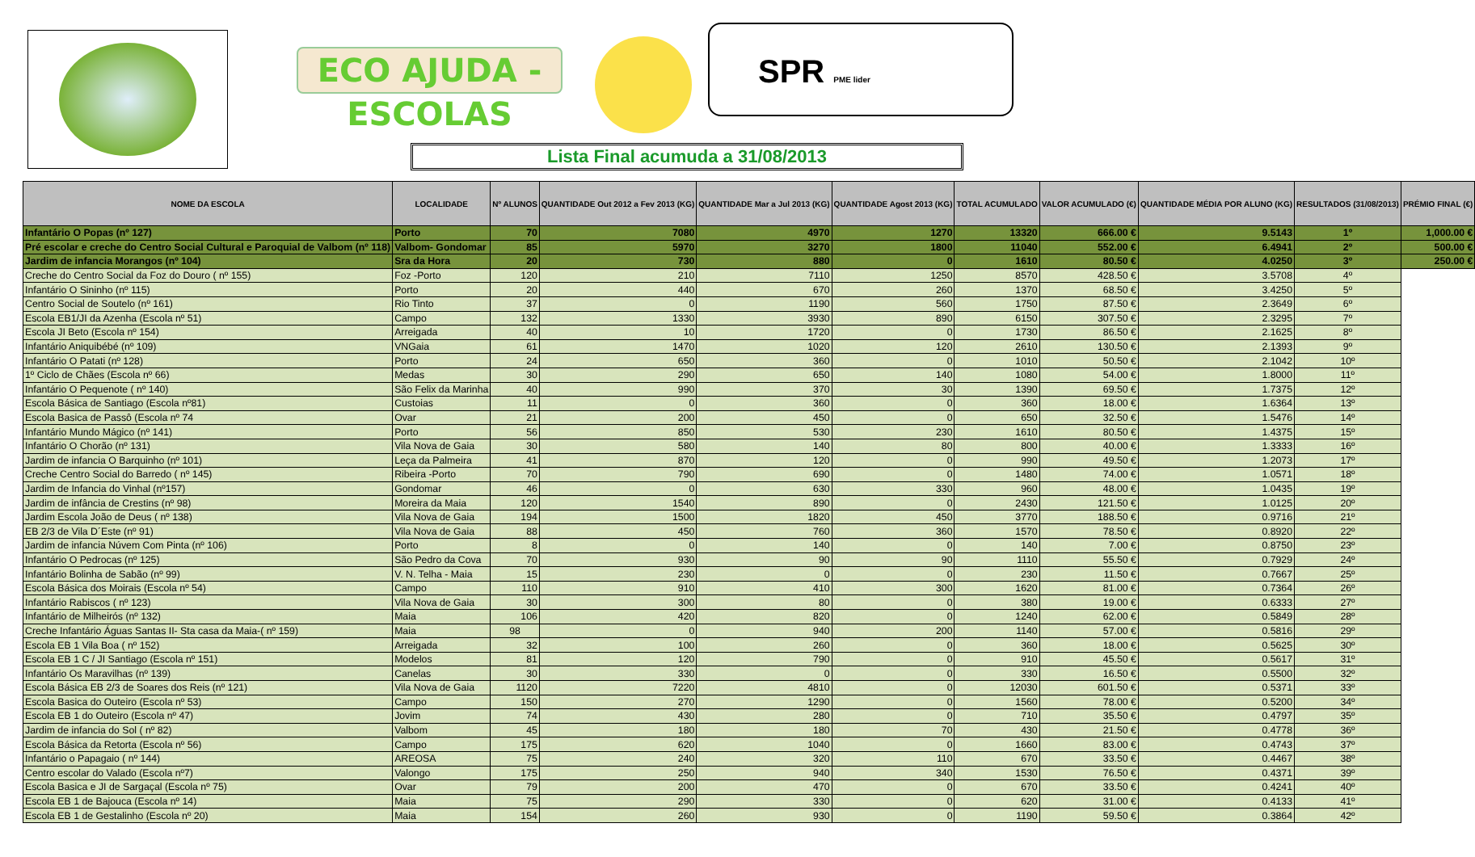ECO AJUDA - ESCOLAS
SPR PME lider
Lista Final acumuda a 31/08/2013
| NOME DA ESCOLA | LOCALIDADE | Nº ALUNOS | QUANTIDADE Out 2012 a Fev 2013 (KG) | QUANTIDADE Mar a Jul 2013 (KG) | QUANTIDADE Agost 2013 (KG) | TOTAL ACUMULADO | VALOR ACUMULADO (€) | QUANTIDADE MÉDIA POR ALUNO (KG) | RESULTADOS (31/08/2013) | PRÉMIO FINAL (€) |
| --- | --- | --- | --- | --- | --- | --- | --- | --- | --- | --- |
| Infantário O Popas (nº 127) | Porto | 70 | 7080 | 4970 | 1270 | 13320 | 666.00 € | 9.5143 | 1º | 1,000.00 € |
| Pré escolar e creche do Centro Social Cultural e Paroquial de Valbom (nº 118) | Valbom- Gondomar | 85 | 5970 | 3270 | 1800 | 11040 | 552.00 € | 6.4941 | 2º | 500.00 € |
| Jardim de infancia Morangos (nº 104) | Sra da Hora | 20 | 730 | 880 | 0 | 1610 | 80.50 € | 4.0250 | 3º | 250.00 € |
| Creche do Centro Social da Foz do Douro ( nº 155) | Foz -Porto | 120 | 210 | 7110 | 1250 | 8570 | 428.50 € | 3.5708 | 4º | |
| Infantário O Sininho (nº 115) | Porto | 20 | 440 | 670 | 260 | 1370 | 68.50 € | 3.4250 | 5º | |
| Centro Social de Soutelo (nº 161) | Rio Tinto | 37 | 0 | 1190 | 560 | 1750 | 87.50 € | 2.3649 | 6º | |
| Escola EB1/JI da Azenha (Escola nº 51) | Campo | 132 | 1330 | 3930 | 890 | 6150 | 307.50 € | 2.3295 | 7º | |
| Escola JI Beto (Escola nº 154) | Arreigada | 40 | 10 | 1720 | 0 | 1730 | 86.50 € | 2.1625 | 8º | |
| Infantário Aniquibébé (nº 109) | VNGaia | 61 | 1470 | 1020 | 120 | 2610 | 130.50 € | 2.1393 | 9º | |
| Infantário O Patati (nº 128) | Porto | 24 | 650 | 360 | 0 | 1010 | 50.50 € | 2.1042 | 10º | |
| 1º Ciclo de Chães (Escola nº 66) | Medas | 30 | 290 | 650 | 140 | 1080 | 54.00 € | 1.8000 | 11º | |
| Infantário O Pequenote ( nº 140) | São Felix da Marinha | 40 | 990 | 370 | 30 | 1390 | 69.50 € | 1.7375 | 12º | |
| Escola Básica de Santiago (Escola nº81) | Custoias | 11 | 0 | 360 | 0 | 360 | 18.00 € | 1.6364 | 13º | |
| Escola Basica de Passô (Escola nº 74 | Ovar | 21 | 200 | 450 | 0 | 650 | 32.50 € | 1.5476 | 14º | |
| Infantário Mundo Mágico (nº 141) | Porto | 56 | 850 | 530 | 230 | 1610 | 80.50 € | 1.4375 | 15º | |
| Infantário O Chorão (nº 131) | Vila Nova de Gaia | 30 | 580 | 140 | 80 | 800 | 40.00 € | 1.3333 | 16º | |
| Jardim de infancia O Barquinho (nº 101) | Leça da Palmeira | 41 | 870 | 120 | 0 | 990 | 49.50 € | 1.2073 | 17º | |
| Creche Centro Social do Barredo ( nº 145) | Ribeira -Porto | 70 | 790 | 690 | 0 | 1480 | 74.00 € | 1.0571 | 18º | |
| Jardim de Infancia do Vinhal (nº157) | Gondomar | 46 | 0 | 630 | 330 | 960 | 48.00 € | 1.0435 | 19º | |
| Jardim de infância de Crestins (nº 98) | Moreira da Maia | 120 | 1540 | 890 | 0 | 2430 | 121.50 € | 1.0125 | 20º | |
| Jardim Escola João de Deus ( nº 138) | Vila Nova de Gaia | 194 | 1500 | 1820 | 450 | 3770 | 188.50 € | 0.9716 | 21º | |
| EB 2/3 de Vila D´Este (nº 91) | Vila Nova de Gaia | 88 | 450 | 760 | 360 | 1570 | 78.50 € | 0.8920 | 22º | |
| Jardim de infancia Núvem Com Pinta (nº 106) | Porto | 8 | 0 | 140 | 0 | 140 | 7.00 € | 0.8750 | 23º | |
| Infantário O Pedrocas (nº 125) | São Pedro da Cova | 70 | 930 | 90 | 90 | 1110 | 55.50 € | 0.7929 | 24º | |
| Infantário Bolinha de Sabão (nº 99) | V. N. Telha - Maia | 15 | 230 | 0 | 0 | 230 | 11.50 € | 0.7667 | 25º | |
| Escola Básica dos Moirais (Escola nº 54) | Campo | 110 | 910 | 410 | 300 | 1620 | 81.00 € | 0.7364 | 26º | |
| Infantário Rabiscos ( nº 123) | Vila Nova de Gaia | 30 | 300 | 80 | 0 | 380 | 19.00 € | 0.6333 | 27º | |
| Infantário de Milheirós (nº 132) | Maia | 106 | 420 | 820 | 0 | 1240 | 62.00 € | 0.5849 | 28º | |
| Creche Infantário Águas Santas II- Sta casa da Maia-( nº 159) | Maia | 98 | 0 | 940 | 200 | 1140 | 57.00 € | 0.5816 | 29º | |
| Escola EB 1 Vila Boa ( nº 152) | Arreigada | 32 | 100 | 260 | 0 | 360 | 18.00 € | 0.5625 | 30º | |
| Escola EB 1 C / JI Santiago (Escola nº 151) | Modelos | 81 | 120 | 790 | 0 | 910 | 45.50 € | 0.5617 | 31º | |
| Infantário Os Maravilhas (nº 139) | Canelas | 30 | 330 | 0 | 0 | 330 | 16.50 € | 0.5500 | 32º | |
| Escola Básica EB 2/3 de Soares dos Reis (nº 121) | Vila Nova de Gaia | 1120 | 7220 | 4810 | 0 | 12030 | 601.50 € | 0.5371 | 33º | |
| Escola Basica do Outeiro (Escola nº 53) | Campo | 150 | 270 | 1290 | 0 | 1560 | 78.00 € | 0.5200 | 34º | |
| Escola EB 1 do Outeiro (Escola nº 47) | Jovim | 74 | 430 | 280 | 0 | 710 | 35.50 € | 0.4797 | 35º | |
| Jardim de infancia do Sol ( nº 82) | Valbom | 45 | 180 | 180 | 70 | 430 | 21.50 € | 0.4778 | 36º | |
| Escola Básica da Retorta (Escola nº 56) | Campo | 175 | 620 | 1040 | 0 | 1660 | 83.00 € | 0.4743 | 37º | |
| Infantário o Papagaio ( nº 144) | AREOSA | 75 | 240 | 320 | 110 | 670 | 33.50 € | 0.4467 | 38º | |
| Centro escolar do Valado (Escola nº7) | Valongo | 175 | 250 | 940 | 340 | 1530 | 76.50 € | 0.4371 | 39º | |
| Escola Basica e JI de Sargaçal (Escola nº 75) | Ovar | 79 | 200 | 470 | 0 | 670 | 33.50 € | 0.4241 | 40º | |
| Escola EB 1 de Bajouca (Escola nº 14) | Maia | 75 | 290 | 330 | 0 | 620 | 31.00 € | 0.4133 | 41º | |
| Escola EB 1 de Gestalinho (Escola nº 20) | Maia | 154 | 260 | 930 | 0 | 1190 | 59.50 € | 0.3864 | 42º | |